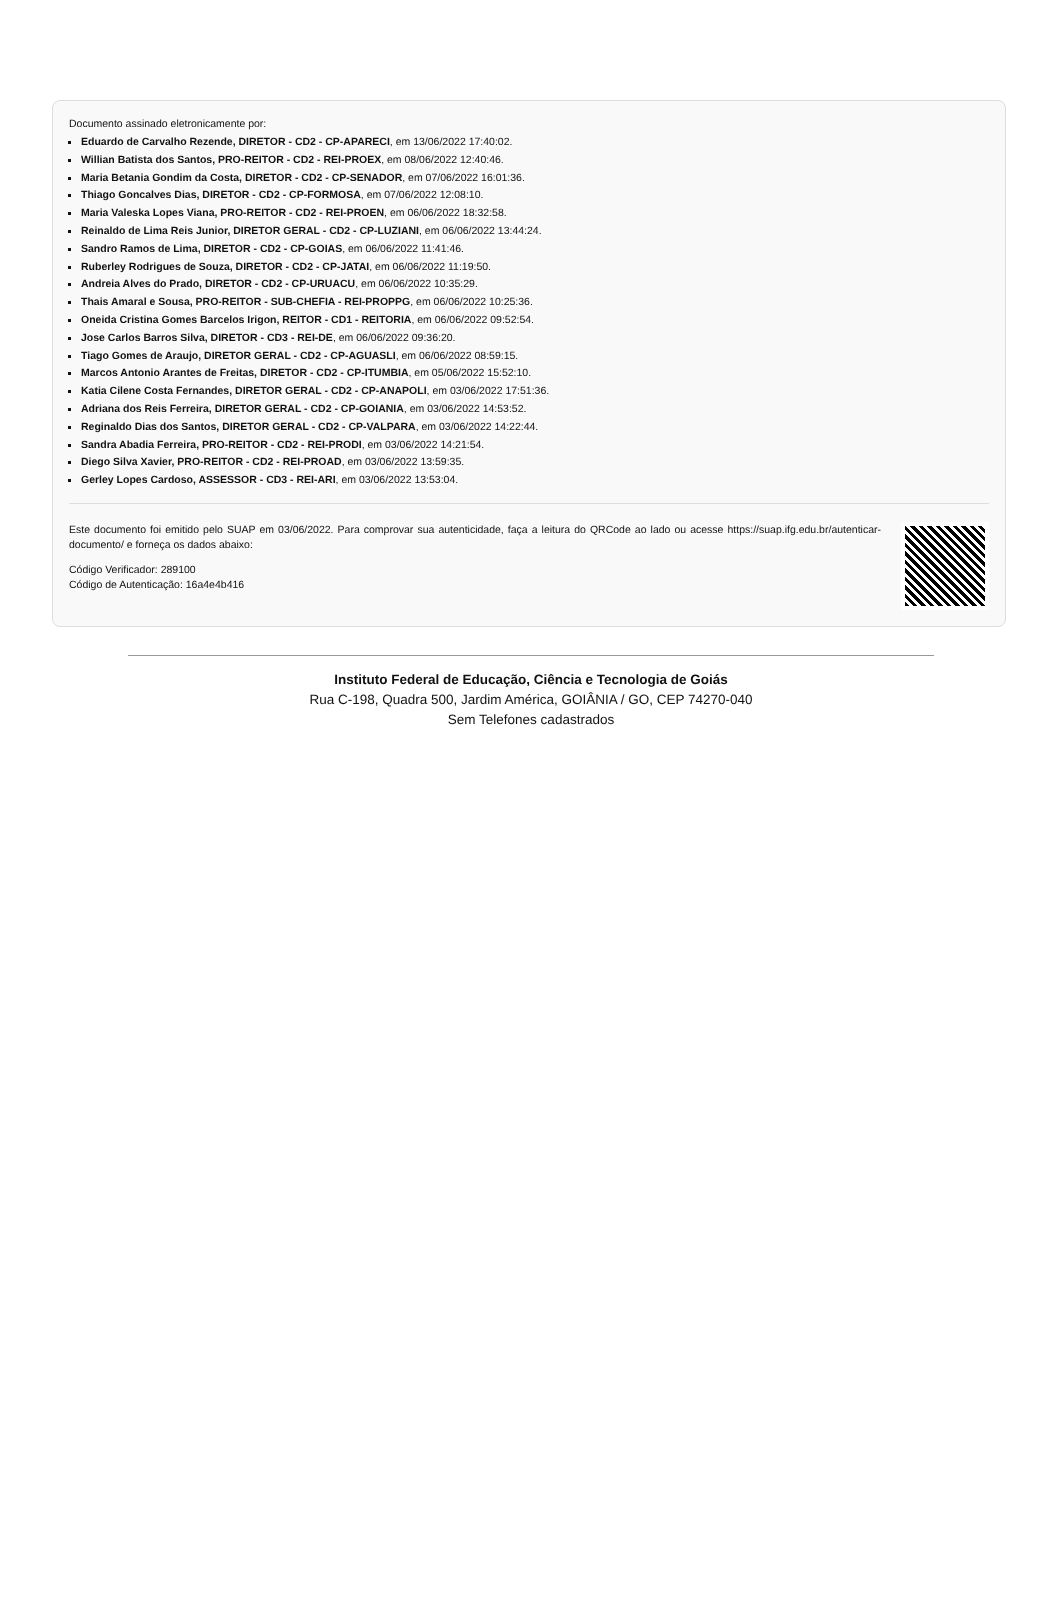Documento assinado eletronicamente por:
Eduardo de Carvalho Rezende, DIRETOR - CD2 - CP-APARECI, em 13/06/2022 17:40:02.
Willian Batista dos Santos, PRO-REITOR - CD2 - REI-PROEX, em 08/06/2022 12:40:46.
Maria Betania Gondim da Costa, DIRETOR - CD2 - CP-SENADOR, em 07/06/2022 16:01:36.
Thiago Goncalves Dias, DIRETOR - CD2 - CP-FORMOSA, em 07/06/2022 12:08:10.
Maria Valeska Lopes Viana, PRO-REITOR - CD2 - REI-PROEN, em 06/06/2022 18:32:58.
Reinaldo de Lima Reis Junior, DIRETOR GERAL - CD2 - CP-LUZIANI, em 06/06/2022 13:44:24.
Sandro Ramos de Lima, DIRETOR - CD2 - CP-GOIAS, em 06/06/2022 11:41:46.
Ruberley Rodrigues de Souza, DIRETOR - CD2 - CP-JATAI, em 06/06/2022 11:19:50.
Andreia Alves do Prado, DIRETOR - CD2 - CP-URUACU, em 06/06/2022 10:35:29.
Thais Amaral e Sousa, PRO-REITOR - SUB-CHEFIA - REI-PROPPG, em 06/06/2022 10:25:36.
Oneida Cristina Gomes Barcelos Irigon, REITOR - CD1 - REITORIA, em 06/06/2022 09:52:54.
Jose Carlos Barros Silva, DIRETOR - CD3 - REI-DE, em 06/06/2022 09:36:20.
Tiago Gomes de Araujo, DIRETOR GERAL - CD2 - CP-AGUASLI, em 06/06/2022 08:59:15.
Marcos Antonio Arantes de Freitas, DIRETOR - CD2 - CP-ITUMBIA, em 05/06/2022 15:52:10.
Katia Cilene Costa Fernandes, DIRETOR GERAL - CD2 - CP-ANAPOLI, em 03/06/2022 17:51:36.
Adriana dos Reis Ferreira, DIRETOR GERAL - CD2 - CP-GOIANIA, em 03/06/2022 14:53:52.
Reginaldo Dias dos Santos, DIRETOR GERAL - CD2 - CP-VALPARA, em 03/06/2022 14:22:44.
Sandra Abadia Ferreira, PRO-REITOR - CD2 - REI-PRODI, em 03/06/2022 14:21:54.
Diego Silva Xavier, PRO-REITOR - CD2 - REI-PROAD, em 03/06/2022 13:59:35.
Gerley Lopes Cardoso, ASSESSOR - CD3 - REI-ARI, em 03/06/2022 13:53:04.
Este documento foi emitido pelo SUAP em 03/06/2022. Para comprovar sua autenticidade, faça a leitura do QRCode ao lado ou acesse https://suap.ifg.edu.br/autenticar-documento/ e forneça os dados abaixo:
Código Verificador: 289100
Código de Autenticação: 16a4e4b416
Instituto Federal de Educação, Ciência e Tecnologia de Goiás
Rua C-198, Quadra 500, Jardim América, GOIÂNIA / GO, CEP 74270-040
Sem Telefones cadastrados